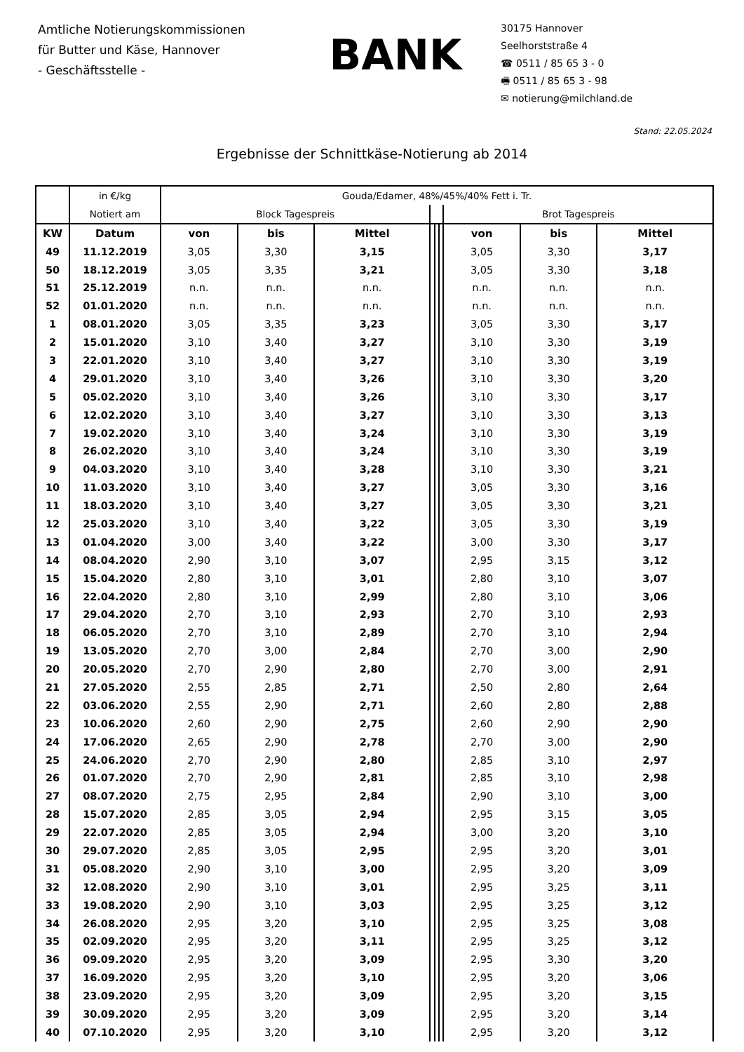Amtliche Notierungskommissionen
für Butter und Käse, Hannover
- Geschäftsstelle -
BANK
30175 Hannover
Seelhorststraße 4
☎ 0511 / 85 65 3 - 0
🖷 0511 / 85 65 3 - 98
✉ notierung@milchland.de
Stand: 22.05.2024
Ergebnisse der Schnittkäse-Notierung ab 2014
| | in €/kg | Gouda/Edamer, 48%/45%/40% Fett i. Tr. | | | | | | | | |
| | Notiert am | Block Tagespreis | | | | | | Brot Tagespreis | | |
| KW | Datum | von | bis | Mittel | | | | von | bis | Mittel |
| 49 | 11.12.2019 | 3,05 | 3,30 | 3,15 | | | | 3,05 | 3,30 | 3,17 |
| 50 | 18.12.2019 | 3,05 | 3,35 | 3,21 | | | | 3,05 | 3,30 | 3,18 |
| 51 | 25.12.2019 | n.n. | n.n. | n.n. | | | | n.n. | n.n. | n.n. |
| 52 | 01.01.2020 | n.n. | n.n. | n.n. | | | | n.n. | n.n. | n.n. |
| 1 | 08.01.2020 | 3,05 | 3,35 | 3,23 | | | | 3,05 | 3,30 | 3,17 |
| 2 | 15.01.2020 | 3,10 | 3,40 | 3,27 | | | | 3,10 | 3,30 | 3,19 |
| 3 | 22.01.2020 | 3,10 | 3,40 | 3,27 | | | | 3,10 | 3,30 | 3,19 |
| 4 | 29.01.2020 | 3,10 | 3,40 | 3,26 | | | | 3,10 | 3,30 | 3,20 |
| 5 | 05.02.2020 | 3,10 | 3,40 | 3,26 | | | | 3,10 | 3,30 | 3,17 |
| 6 | 12.02.2020 | 3,10 | 3,40 | 3,27 | | | | 3,10 | 3,30 | 3,13 |
| 7 | 19.02.2020 | 3,10 | 3,40 | 3,24 | | | | 3,10 | 3,30 | 3,19 |
| 8 | 26.02.2020 | 3,10 | 3,40 | 3,24 | | | | 3,10 | 3,30 | 3,19 |
| 9 | 04.03.2020 | 3,10 | 3,40 | 3,28 | | | | 3,10 | 3,30 | 3,21 |
| 10 | 11.03.2020 | 3,10 | 3,40 | 3,27 | | | | 3,05 | 3,30 | 3,16 |
| 11 | 18.03.2020 | 3,10 | 3,40 | 3,27 | | | | 3,05 | 3,30 | 3,21 |
| 12 | 25.03.2020 | 3,10 | 3,40 | 3,22 | | | | 3,05 | 3,30 | 3,19 |
| 13 | 01.04.2020 | 3,00 | 3,40 | 3,22 | | | | 3,00 | 3,30 | 3,17 |
| 14 | 08.04.2020 | 2,90 | 3,10 | 3,07 | | | | 2,95 | 3,15 | 3,12 |
| 15 | 15.04.2020 | 2,80 | 3,10 | 3,01 | | | | 2,80 | 3,10 | 3,07 |
| 16 | 22.04.2020 | 2,80 | 3,10 | 2,99 | | | | 2,80 | 3,10 | 3,06 |
| 17 | 29.04.2020 | 2,70 | 3,10 | 2,93 | | | | 2,70 | 3,10 | 2,93 |
| 18 | 06.05.2020 | 2,70 | 3,10 | 2,89 | | | | 2,70 | 3,10 | 2,94 |
| 19 | 13.05.2020 | 2,70 | 3,00 | 2,84 | | | | 2,70 | 3,00 | 2,90 |
| 20 | 20.05.2020 | 2,70 | 2,90 | 2,80 | | | | 2,70 | 3,00 | 2,91 |
| 21 | 27.05.2020 | 2,55 | 2,85 | 2,71 | | | | 2,50 | 2,80 | 2,64 |
| 22 | 03.06.2020 | 2,55 | 2,90 | 2,71 | | | | 2,60 | 2,80 | 2,88 |
| 23 | 10.06.2020 | 2,60 | 2,90 | 2,75 | | | | 2,60 | 2,90 | 2,90 |
| 24 | 17.06.2020 | 2,65 | 2,90 | 2,78 | | | | 2,70 | 3,00 | 2,90 |
| 25 | 24.06.2020 | 2,70 | 2,90 | 2,80 | | | | 2,85 | 3,10 | 2,97 |
| 26 | 01.07.2020 | 2,70 | 2,90 | 2,81 | | | | 2,85 | 3,10 | 2,98 |
| 27 | 08.07.2020 | 2,75 | 2,95 | 2,84 | | | | 2,90 | 3,10 | 3,00 |
| 28 | 15.07.2020 | 2,85 | 3,05 | 2,94 | | | | 2,95 | 3,15 | 3,05 |
| 29 | 22.07.2020 | 2,85 | 3,05 | 2,94 | | | | 3,00 | 3,20 | 3,10 |
| 30 | 29.07.2020 | 2,85 | 3,05 | 2,95 | | | | 2,95 | 3,20 | 3,01 |
| 31 | 05.08.2020 | 2,90 | 3,10 | 3,00 | | | | 2,95 | 3,20 | 3,09 |
| 32 | 12.08.2020 | 2,90 | 3,10 | 3,01 | | | | 2,95 | 3,25 | 3,11 |
| 33 | 19.08.2020 | 2,90 | 3,10 | 3,03 | | | | 2,95 | 3,25 | 3,12 |
| 34 | 26.08.2020 | 2,95 | 3,20 | 3,10 | | | | 2,95 | 3,25 | 3,08 |
| 35 | 02.09.2020 | 2,95 | 3,20 | 3,11 | | | | 2,95 | 3,25 | 3,12 |
| 36 | 09.09.2020 | 2,95 | 3,20 | 3,09 | | | | 2,95 | 3,30 | 3,20 |
| 37 | 16.09.2020 | 2,95 | 3,20 | 3,10 | | | | 2,95 | 3,20 | 3,06 |
| 38 | 23.09.2020 | 2,95 | 3,20 | 3,09 | | | | 2,95 | 3,20 | 3,15 |
| 39 | 30.09.2020 | 2,95 | 3,20 | 3,09 | | | | 2,95 | 3,20 | 3,14 |
| 40 | 07.10.2020 | 2,95 | 3,20 | 3,10 | | | | 2,95 | 3,20 | 3,12 |